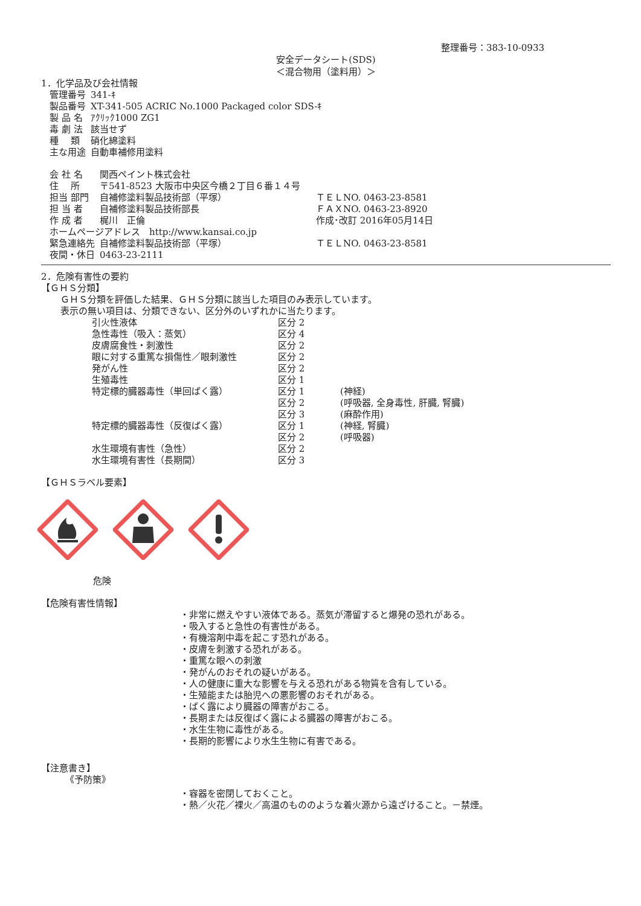整理番号：383-10-0933
安全データシート(SDS)
＜混合物用（塗料用）＞
1．化学品及び会社情報
| 管理番号 | 341-ｷ |
| 製品番号 | XT-341-505 ACRIC No.1000 Packaged color SDS-ｷ |
| 製 品 名 | ｱｸﾘｯｸ1000 ZG1 |
| 毒 劇 法 | 該当せず |
| 種 類 | 硝化綿塗料 |
| 主な用途 | 自動車補修用塗料 |
| 会 社 名 | 関西ペイント株式会社 | |
| 住 所 | 〒541-8523 大阪市中央区今橋２丁目６番１４号 | |
| 担当 部門 | 自補修塗料製品技術部（平塚） | ＴＥＬNO. 0463-23-8581 |
| 担 当 者 | 自補修塗料製品技術部長 | ＦＡＸNO. 0463-23-8920 |
| 作 成 者 | 梶川 正倫 | 作成･改訂 2016年05月14日 |
| ホームページアドレス http://www.kansai.co.jp | | |
| 緊急連絡先 | 自補修塗料製品技術部（平塚） | ＴＥＬNO. 0463-23-8581 |
| 夜間・休日 | 0463-23-2111 | |
2．危険有害性の要約
【ＧＨＳ分類】
ＧＨＳ分類を評価した結果、ＧＨＳ分類に該当した項目のみ表示しています。
表示の無い項目は、分類できない、区分外のいずれかに当たります。
| 引火性液体 | 区分 2 | |
| 急性毒性（吸入：蒸気） | 区分 4 | |
| 皮膚腐食性・刺激性 | 区分 2 | |
| 眼に対する重篤な損傷性／眼刺激性 | 区分 2 | |
| 発がん性 | 区分 2 | |
| 生殖毒性 | 区分 1 | |
| 特定標的臓器毒性（単回ばく露） | 区分 1 | (神経) |
| | 区分 2 | (呼吸器, 全身毒性, 肝臓, 腎臓) |
| | 区分 3 | (麻酔作用) |
| 特定標的臓器毒性（反復ばく露） | 区分 1 | (神経, 腎臓) |
| | 区分 2 | (呼吸器) |
| 水生環境有害性（急性） | 区分 2 | |
| 水生環境有害性（長期間） | 区分 3 | |
【ＧＨＳラベル要素】
危険
【危険有害性情報】
・非常に燃えやすい液体である。蒸気が滞留すると爆発の恐れがある。
・吸入すると急性の有害性がある。
・有機溶剤中毒を起こす恐れがある。
・皮膚を刺激する恐れがある。
・重篤な眼への刺激
・発がんのおそれの疑いがある。
・人の健康に重大な影響を与える恐れがある物質を含有している。
・生殖能または胎児への悪影響のおそれがある。
・ばく露により臓器の障害がおこる。
・長期または反復ばく露による臓器の障害がおこる。
・水生生物に毒性がある。
・長期的影響により水生生物に有害である。
【注意書き】
《予防策》
・容器を密閉しておくこと。
・熱／火花／裸火／高温のもののような着火源から遠ざけること。－禁煙。